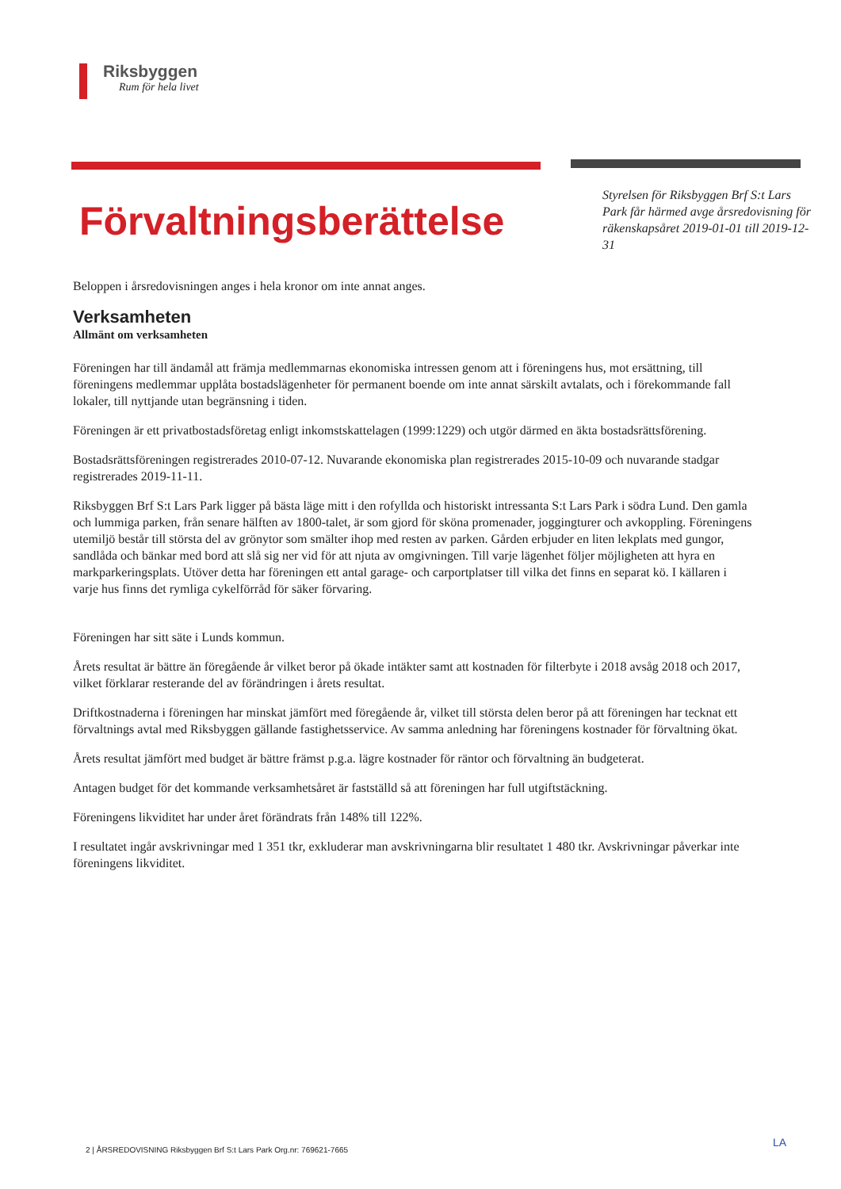Riksbyggen
Rum för hela livet
Förvaltningsberättelse
Styrelsen för Riksbyggen Brf S:t Lars Park får härmed avge årsredovisning för räkenskapsåret 2019-01-01 till 2019-12-31
Beloppen i årsredovisningen anges i hela kronor om inte annat anges.
Verksamheten
Allmänt om verksamheten
Föreningen har till ändamål att främja medlemmarnas ekonomiska intressen genom att i föreningens hus, mot ersättning, till föreningens medlemmar upplåta bostadslägenheter för permanent boende om inte annat särskilt avtalats, och i förekommande fall lokaler, till nyttjande utan begränsning i tiden.
Föreningen är ett privatbostadsföretag enligt inkomstskattelagen (1999:1229) och utgör därmed en äkta bostadsrättsförening.
Bostadsrättsföreningen registrerades 2010-07-12. Nuvarande ekonomiska plan registrerades 2015-10-09 och nuvarande stadgar registrerades 2019-11-11.
Riksbyggen Brf S:t Lars Park ligger på bästa läge mitt i den rofyllda och historiskt intressanta S:t Lars Park i södra Lund. Den gamla och lummiga parken, från senare hälften av 1800-talet, är som gjord för sköna promenader, joggingturer och avkoppling. Föreningens utemiljö består till största del av grönytor som smälter ihop med resten av parken. Gården erbjuder en liten lekplats med gungor, sandlåda och bänkar med bord att slå sig ner vid för att njuta av omgivningen. Till varje lägenhet följer möjligheten att hyra en markparkeringsplats. Utöver detta har föreningen ett antal garage- och carportplatser till vilka det finns en separat kö. I källaren i varje hus finns det rymliga cykelförråd för säker förvaring.
Föreningen har sitt säte i Lunds kommun.
Årets resultat är bättre än föregående år vilket beror på ökade intäkter samt att kostnaden för filterbyte i 2018 avsåg 2018 och 2017, vilket förklarar resterande del av förändringen i årets resultat.
Driftkostnaderna i föreningen har minskat jämfört med föregående år, vilket till största delen beror på att föreningen har tecknat ett förvaltnings avtal med Riksbyggen gällande fastighetsservice. Av samma anledning har föreningens kostnader för förvaltning ökat.
Årets resultat jämfört med budget är bättre främst p.g.a. lägre kostnader för räntor och förvaltning än budgeterat.
Antagen budget för det kommande verksamhetsåret är fastställd så att föreningen har full utgiftstäckning.
Föreningens likviditet har under året förändrats från 148% till 122%.
I resultatet ingår avskrivningar med 1 351 tkr, exkluderar man avskrivningarna blir resultatet 1 480 tkr. Avskrivningar påverkar inte föreningens likviditet.
2 | ÅRSREDOVISNING Riksbyggen Brf S:t Lars Park Org.nr: 769621-7665
LA